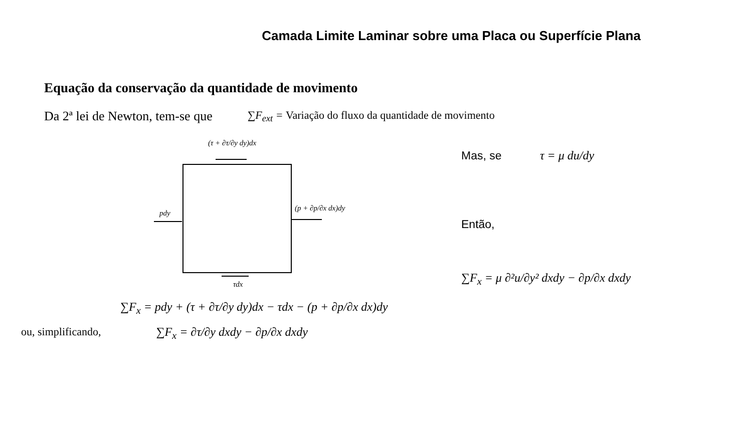Camada Limite Laminar sobre uma Placa ou Superfície Plana
Equação da conservação da quantidade de movimento
Da 2ª lei de Newton, tem-se que ∑F<sub>ext</sub> = Variação do fluxo da quantidade de movimento
(τ + ∂τ/∂y dy)dx
pdy
(p + ∂p/∂x dx)dy
τdx
Mas, se τ = μ du/dy
Então,
∑F<sub>x</sub> = μ ∂²u/∂y² dxdy − ∂p/∂x dxdy
∑F<sub>x</sub> = pdy + (τ + ∂τ/∂y dy)dx − τdx − (p + ∂p/∂x dx)dy
ou, simplificando, ∑F<sub>x</sub> = ∂τ/∂y dxdy − ∂p/∂x dxdy